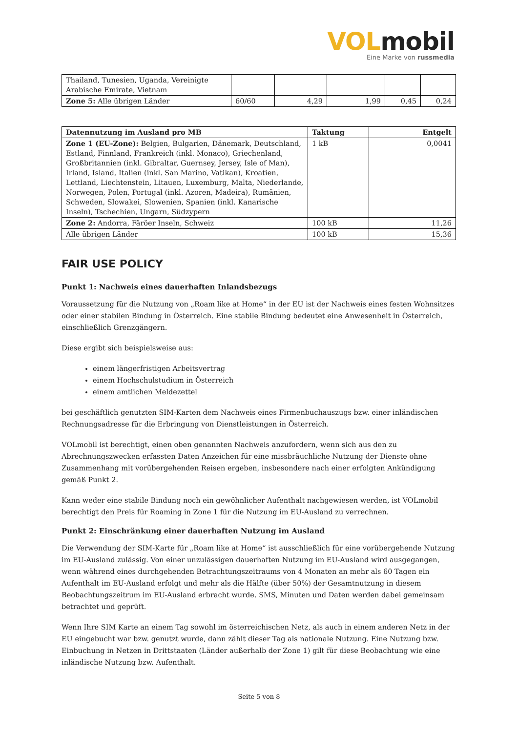VOLmobil
Eine Marke von russmedia
| Thailand, Tunesien, Uganda, Vereinigte Arabische Emirate, Vietnam | | | | | |
| Zone 5: Alle übrigen Länder | 60/60 | 4,29 | 1,99 | 0,45 | 0,24 |
| Datennutzung im Ausland pro MB | Taktung | Entgelt |
| --- | --- | --- |
| Zone 1 (EU-Zone): Belgien, Bulgarien, Dänemark, Deutschland, Estland, Finnland, Frankreich (inkl. Monaco), Griechenland, Großbritannien (inkl. Gibraltar, Guernsey, Jersey, Isle of Man), Irland, Island, Italien (inkl. San Marino, Vatikan), Kroatien, Lettland, Liechtenstein, Litauen, Luxemburg, Malta, Niederlande, Norwegen, Polen, Portugal (inkl. Azoren, Madeira), Rumänien, Schweden, Slowakei, Slowenien, Spanien (inkl. Kanarische Inseln), Tschechien, Ungarn, Südzypern | 1 kB | 0,0041 |
| Zone 2: Andorra, Färöer Inseln, Schweiz | 100 kB | 11,26 |
| Alle übrigen Länder | 100 kB | 15,36 |
FAIR USE POLICY
Punkt 1: Nachweis eines dauerhaften Inlandsbezugs
Voraussetzung für die Nutzung von „Roam like at Home“ in der EU ist der Nachweis eines festen Wohnsitzes oder einer stabilen Bindung in Österreich. Eine stabile Bindung bedeutet eine Anwesenheit in Österreich, einschließlich Grenzgängern.
Diese ergibt sich beispielsweise aus:
einem längerfristigen Arbeitsvertrag
einem Hochschulstudium in Österreich
einem amtlichen Meldezettel
bei geschäftlich genutzten SIM-Karten dem Nachweis eines Firmenbuchauszugs bzw. einer inländischen Rechnungsadresse für die Erbringung von Dienstleistungen in Österreich.
VOLmobil ist berechtigt, einen oben genannten Nachweis anzufordern, wenn sich aus den zu Abrechnungszwecken erfassten Daten Anzeichen für eine missbräuchliche Nutzung der Dienste ohne Zusammenhang mit vorübergehenden Reisen ergeben, insbesondere nach einer erfolgten Ankündigung gemäß Punkt 2.
Kann weder eine stabile Bindung noch ein gewöhnlicher Aufenthalt nachgewiesen werden, ist VOLmobil berechtigt den Preis für Roaming in Zone 1 für die Nutzung im EU-Ausland zu verrechnen.
Punkt 2: Einschränkung einer dauerhaften Nutzung im Ausland
Die Verwendung der SIM-Karte für „Roam like at Home“ ist ausschließlich für eine vorübergehende Nutzung im EU-Ausland zulässig. Von einer unzulässigen dauerhaften Nutzung im EU-Ausland wird ausgegangen, wenn während eines durchgehenden Betrachtungszeitraums von 4 Monaten an mehr als 60 Tagen ein Aufenthalt im EU-Ausland erfolgt und mehr als die Hälfte (über 50%) der Gesamtnutzung in diesem Beobachtungszeitrum im EU-Ausland erbracht wurde. SMS, Minuten und Daten werden dabei gemeinsam betrachtet und geprüft.
Wenn Ihre SIM Karte an einem Tag sowohl im österreichischen Netz, als auch in einem anderen Netz in der EU eingebucht war bzw. genutzt wurde, dann zählt dieser Tag als nationale Nutzung. Eine Nutzung bzw. Einbuchung in Netzen in Drittstaaten (Länder außerhalb der Zone 1) gilt für diese Beobachtung wie eine inländische Nutzung bzw. Aufenthalt.
Seite 5 von 8